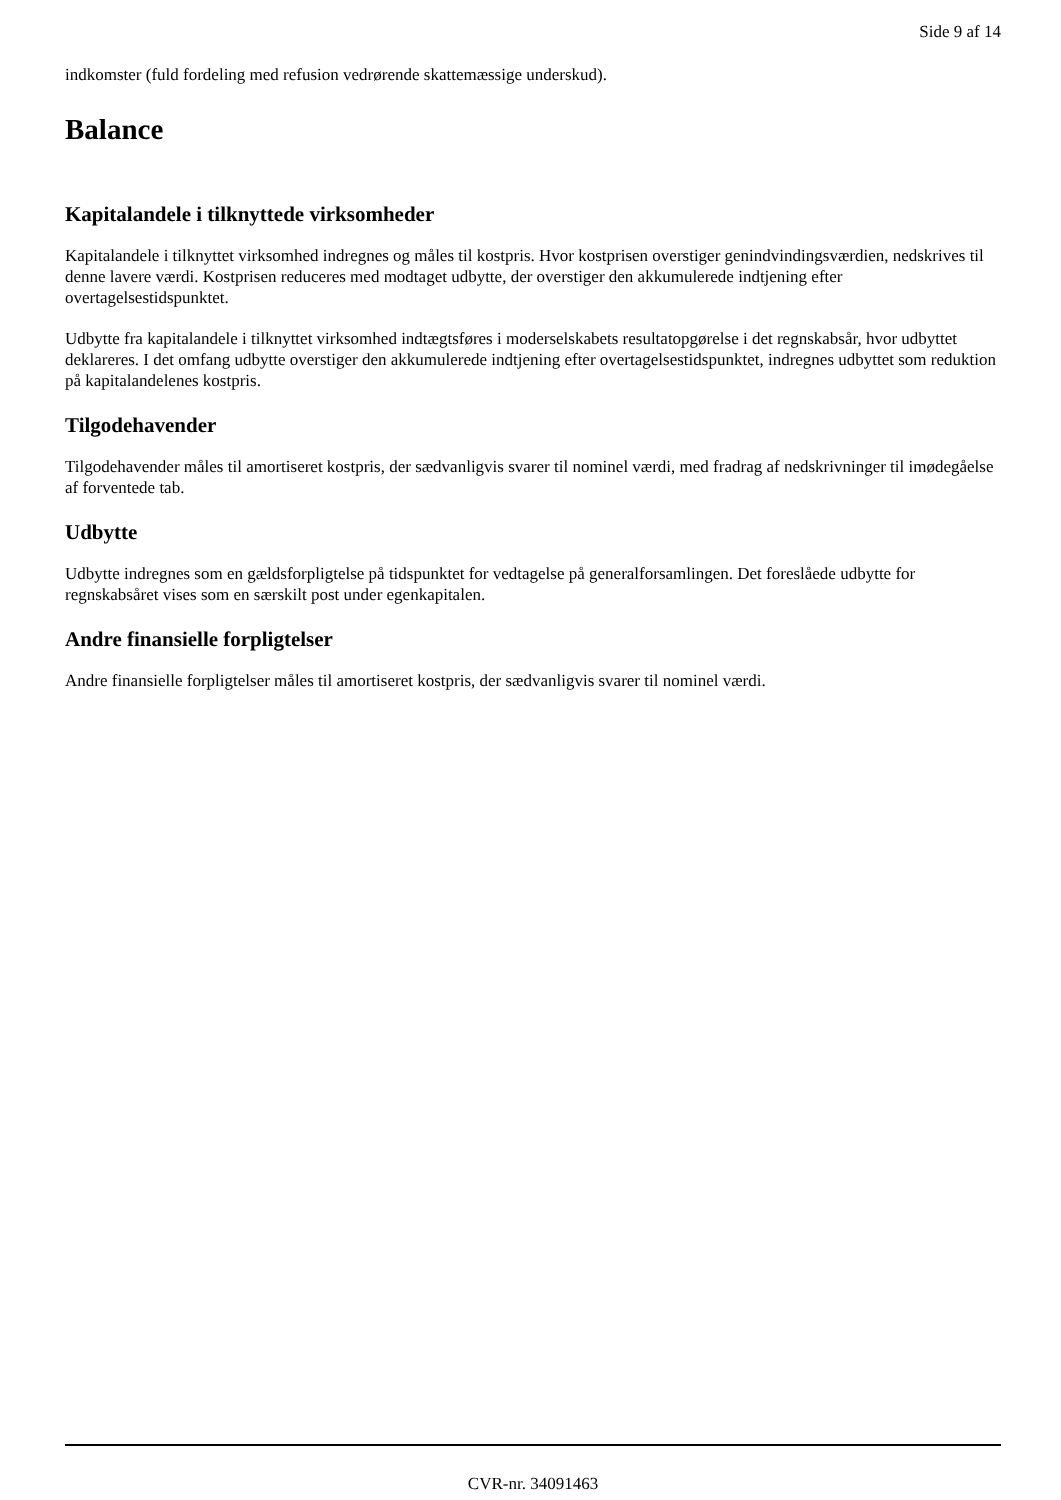Side 9 af 14
indkomster (fuld fordeling med refusion vedrørende skattemæssige underskud).
Balance
Kapitalandele i tilknyttede virksomheder
Kapitalandele i tilknyttet virksomhed indregnes og måles til kostpris. Hvor kostprisen overstiger genindvindingsværdien, nedskrives til denne lavere værdi. Kostprisen reduceres med modtaget udbytte, der overstiger den akkumulerede indtjening efter overtagelsestidspunktet.
Udbytte fra kapitalandele i tilknyttet virksomhed indtægtsføres i moderselskabets resultatopgørelse i det regnskabsår, hvor udbyttet deklareres. I det omfang udbytte overstiger den akkumulerede indtjening efter overtagelsestidspunktet, indregnes udbyttet som reduktion på kapitalandelenes kostpris.
Tilgodehavender
Tilgodehavender måles til amortiseret kostpris, der sædvanligvis svarer til nominel værdi, med fradrag af nedskrivninger til imødegåelse af forventede tab.
Udbytte
Udbytte indregnes som en gældsforpligtelse på tidspunktet for vedtagelse på generalforsamlingen. Det foreslåede udbytte for regnskabsåret vises som en særskilt post under egenkapitalen.
Andre finansielle forpligtelser
Andre finansielle forpligtelser måles til amortiseret kostpris, der sædvanligvis svarer til nominel værdi.
CVR-nr. 34091463